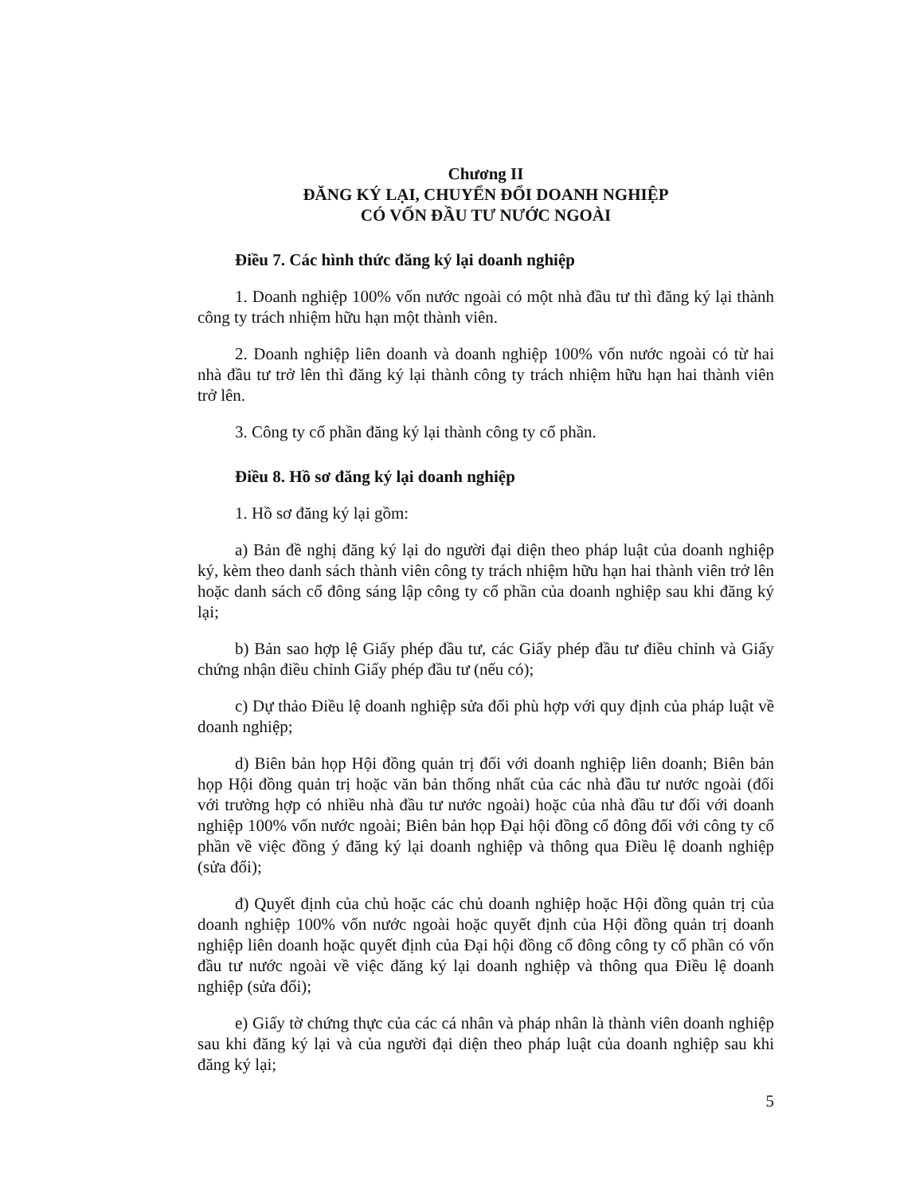Chương II
ĐĂNG KÝ LẠI, CHUYỂN ĐỔI DOANH NGHIỆP
CÓ VỐN ĐẦU TƯ NƯỚC NGOÀI
Điều 7. Các hình thức đăng ký lại doanh nghiệp
1. Doanh nghiệp 100% vốn nước ngoài có một nhà đầu tư thì đăng ký lại thành công ty trách nhiệm hữu hạn một thành viên.
2. Doanh nghiệp liên doanh và doanh nghiệp 100% vốn nước ngoài có từ hai nhà đầu tư trở lên thì đăng ký lại thành công ty trách nhiệm hữu hạn hai thành viên trở lên.
3. Công ty cổ phần đăng ký lại thành công ty cổ phần.
Điều 8. Hồ sơ đăng ký lại doanh nghiệp
1. Hồ sơ đăng ký lại gồm:
a) Bản đề nghị đăng ký lại do người đại diện theo pháp luật của doanh nghiệp ký, kèm theo danh sách thành viên công ty trách nhiệm hữu hạn hai thành viên trở lên hoặc danh sách cổ đông sáng lập công ty cổ phần của doanh nghiệp sau khi đăng ký lại;
b) Bản sao hợp lệ Giấy phép đầu tư, các Giấy phép đầu tư điều chỉnh và Giấy chứng nhận điều chỉnh Giấy phép đầu tư (nếu có);
c) Dự thảo Điều lệ doanh nghiệp sửa đổi phù hợp với quy định của pháp luật về doanh nghiệp;
d) Biên bản họp Hội đồng quản trị đối với doanh nghiệp liên doanh; Biên bản họp Hội đồng quản trị hoặc văn bản thống nhất của các nhà đầu tư nước ngoài (đối với trường hợp có nhiều nhà đầu tư nước ngoài) hoặc của nhà đầu tư đối với doanh nghiệp 100% vốn nước ngoài; Biên bản họp Đại hội đồng cổ đông đối với công ty cổ phần về việc đồng ý đăng ký lại doanh nghiệp và thông qua Điều lệ doanh nghiệp (sửa đổi);
đ) Quyết định của chủ hoặc các chủ doanh nghiệp hoặc Hội đồng quản trị của doanh nghiệp 100% vốn nước ngoài hoặc quyết định của Hội đồng quản trị doanh nghiệp liên doanh hoặc quyết định của Đại hội đồng cổ đông công ty cổ phần có vốn đầu tư nước ngoài về việc đăng ký lại doanh nghiệp và thông qua Điều lệ doanh nghiệp (sửa đổi);
e) Giấy tờ chứng thực của các cá nhân và pháp nhân là thành viên doanh nghiệp sau khi đăng ký lại và của người đại diện theo pháp luật của doanh nghiệp sau khi đăng ký lại;
5